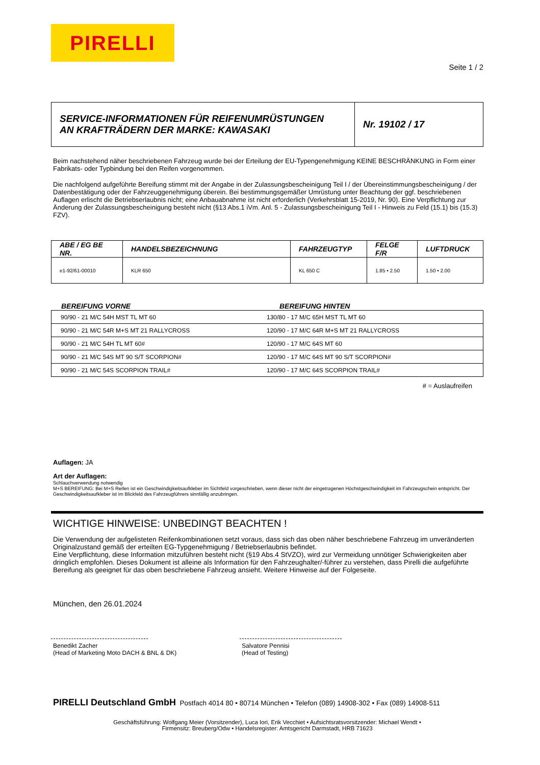PIRELLI
Seite 1 / 2
SERVICE-INFORMATIONEN FÜR REIFENUMRÜSTUNGEN
AN KRAFTRÄDERN DER MARKE: KAWASAKI
Nr. 19102 / 17
Beim nachstehend näher beschriebenen Fahrzeug wurde bei der Erteilung der EU-Typengenehmigung KEINE BESCHRÄNKUNG in Form einer Fabrikats- oder Typbindung bei den Reifen vorgenommen.
Die nachfolgend aufgeführte Bereifung stimmt mit der Angabe in der Zulassungsbescheinigung Teil I / der Übereinstimmungsbescheinigung / der Datenbestätigung oder der Fahrzeuggenehmigung überein. Bei bestimmungsgemäßer Umrüstung unter Beachtung der ggf. beschriebenen Auflagen erlischt die Betriebserlaubnis nicht; eine Anbauabnahme ist nicht erforderlich (Verkehrsblatt 15-2019, Nr. 90). Eine Verpflichtung zur Änderung der Zulassungsbescheinigung besteht nicht (§13 Abs.1 iVm. Anl. 5 - Zulassungsbescheinigung Teil I - Hinweis zu Feld (15.1) bis (15.3) FZV).
| ABE / EG BE NR. | HANDELSBEZEICHNUNG | FAHRZEUGTYP | FELGE F/R | LUFTDRUCK |
| --- | --- | --- | --- | --- |
| e1-92/61-00010 | KLR 650 | KL 650 C | 1.85 • 2.50 | 1.50 • 2.00 |
BEREIFUNG VORNE BEREIFUNG HINTEN
| 90/90 - 21 M/C 54H MST TL MT 60 | 130/80 - 17 M/C 65H MST TL MT 60 |
| 90/90 - 21 M/C 54R M+S MT 21 RALLYCROSS | 120/90 - 17 M/C 64R M+S MT 21 RALLYCROSS |
| 90/90 - 21 M/C 54H TL MT 60# | 120/90 - 17 M/C 64S MT 60 |
| 90/90 - 21 M/C 54S MT 90 S/T SCORPION# | 120/90 - 17 M/C 64S MT 90 S/T SCORPION# |
| 90/90 - 21 M/C 54S SCORPION TRAIL# | 120/90 - 17 M/C 64S SCORPION TRAIL# |
# = Auslaufreifen
Auflagen: JA
Art der Auflagen:
Schlauchverwendung notwendig
M+S BEREIFUNG: Bei M+S Reifen ist ein Geschwindigkeitsaufkleber im Sichtfeld vorgeschrieben, wenn dieser nicht der eingetragenen Höchstgeschwindigkeit im Fahrzeugschein entspricht. Der Geschwindigkeitsaufkleber ist im Blickfeld des Fahrzeugführers sinnfällig anzubringen.
WICHTIGE HINWEISE: UNBEDINGT BEACHTEN !
Die Verwendung der aufgelisteten Reifenkombinationen setzt voraus, dass sich das oben näher beschriebene Fahrzeug im unveränderten Originalzustand gemäß der erteilten EG-Typgenehmigung / Betriebserlaubnis befindet.
Eine Verpflichtung, diese Information mitzuführen besteht nicht (§19 Abs.4 StVZO), wird zur Vermeidung unnötiger Schwierigkeiten aber dringlich empfohlen. Dieses Dokument ist alleine als Information für den Fahrzeughalter/-führer zu verstehen, dass Pirelli die aufgeführte Bereifung als geeignet für das oben beschriebene Fahrzeug ansieht. Weitere Hinweise auf der Folgeseite.
München, den 26.01.2024
Benedikt Zacher
(Head of Marketing Moto DACH & BNL & DK)
Salvatore Pennisi
(Head of Testing)
PIRELLI Deutschland GmbH Postfach 4014 80 • 80714 München • Telefon (089) 14908-302 • Fax (089) 14908-511
Geschäftsführung: Wolfgang Meier (Vorsitzender), Luca Iori, Erik Vecchiet • Aufsichtsratsvorsitzender: Michael Wendt •
Firmensitz: Breuberg/Odw • Handelsregister: Amtsgericht Darmstadt, HRB 71623